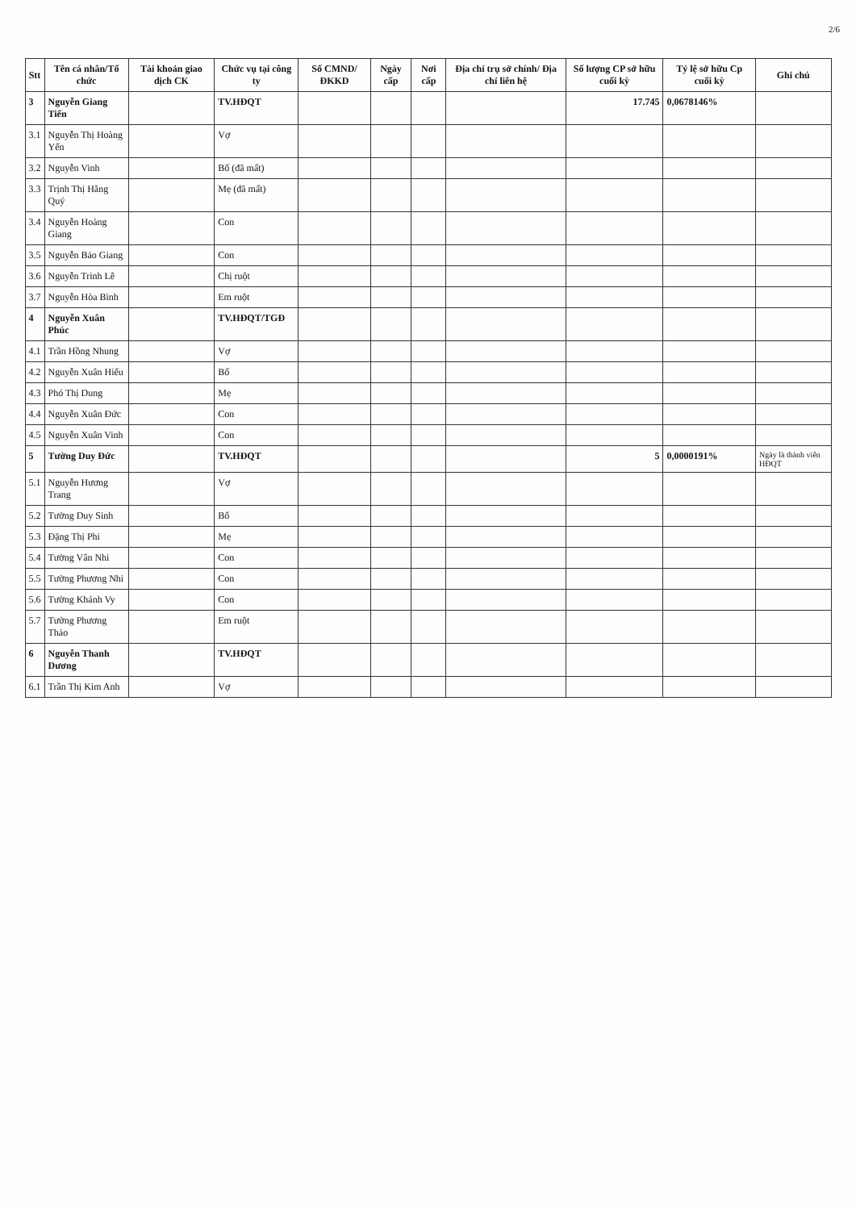2/6
| Stt | Tên cá nhân/Tổ chức | Tài khoản giao dịch CK | Chức vụ tại công ty | Số CMND/ ĐKKD | Ngày cấp | Nơi cấp | Địa chỉ trụ sở chính/ Địa chỉ liên hệ | Số lượng CP sở hữu cuối kỳ | Tỷ lệ sở hữu Cp cuối kỳ | Ghi chú |
| --- | --- | --- | --- | --- | --- | --- | --- | --- | --- | --- |
| 3 | Nguyễn Giang Tiến | | TV.HĐQT | | | | | 17.745 | 0,0678146% | |
| 3.1 | Nguyễn Thị Hoàng Yến | | Vợ | | | | | | | |
| 3.2 | Nguyễn Vinh | | Bố (đã mất) | | | | | | | |
| 3.3 | Trịnh Thị Hằng Quý | | Mẹ (đã mất) | | | | | | | |
| 3.4 | Nguyễn Hoàng Giang | | Con | | | | | | | |
| 3.5 | Nguyễn Bảo Giang | | Con | | | | | | | |
| 3.6 | Nguyễn Trinh Lê | | Chị ruột | | | | | | | |
| 3.7 | Nguyễn Hòa Bình | | Em ruột | | | | | | | |
| 4 | Nguyễn Xuân Phúc | | TV.HĐQT/TGĐ | | | | | | | |
| 4.1 | Trần Hồng Nhung | | Vợ | | | | | | | |
| 4.2 | Nguyễn Xuân Hiếu | | Bố | | | | | | | |
| 4.3 | Phó Thị Dung | | Mẹ | | | | | | | |
| 4.4 | Nguyễn Xuân Đức | | Con | | | | | | | |
| 4.5 | Nguyễn Xuân Vinh | | Con | | | | | | | |
| 5 | Tường Duy Đức | | TV.HĐQT | | | | | 5 | 0,0000191% | Ngày là thành viên HĐQT |
| 5.1 | Nguyễn Hương Trang | | Vợ | | | | | | | |
| 5.2 | Tường Duy Sinh | | Bố | | | | | | | |
| 5.3 | Đặng Thị Phi | | Mẹ | | | | | | | |
| 5.4 | Tường Vân Nhi | | Con | | | | | | | |
| 5.5 | Tường Phương Nhi | | Con | | | | | | | |
| 5.6 | Tường Khánh Vy | | Con | | | | | | | |
| 5.7 | Tường Phương Thảo | | Em ruột | | | | | | | |
| 6 | Nguyễn Thanh Dương | | TV.HĐQT | | | | | | | |
| 6.1 | Trần Thị Kim Anh | | Vợ | | | | | | | |